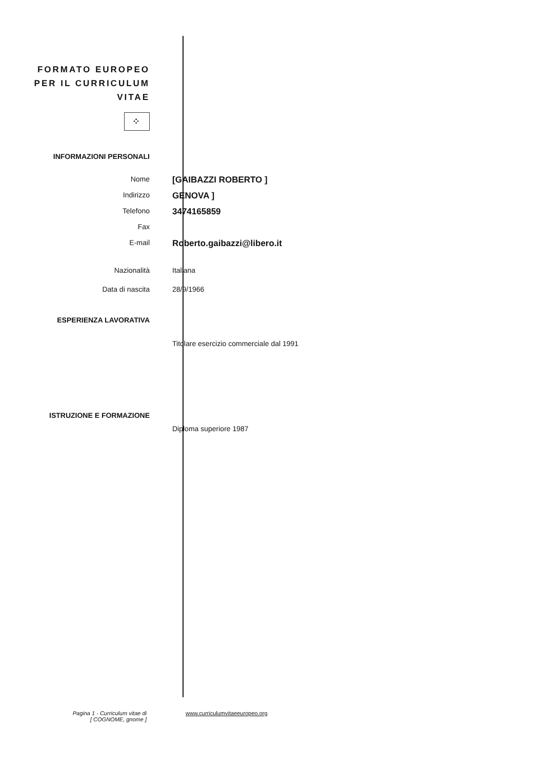FORMATO EUROPEO
PER IL CURRICULUM
VITAE
⁘
INFORMAZIONI PERSONALI
Nome
[GAIBAZZI ROBERTO ]
Indirizzo
GENOVA ]
Telefono
3474165859
Fax
E-mail
Roberto.gaibazzi@libero.it
Nazionalità Italiana
Data di nascita 28/9/1966
ESPERIENZA LAVORATIVA
Titolare esercizio commerciale dal 1991
ISTRUZIONE E FORMAZIONE
Diploma superiore 1987
Pagina 1 - Curriculum vitae di
[ COGNOME, gnome ]
www.curriculumvitaeeuropeo.org